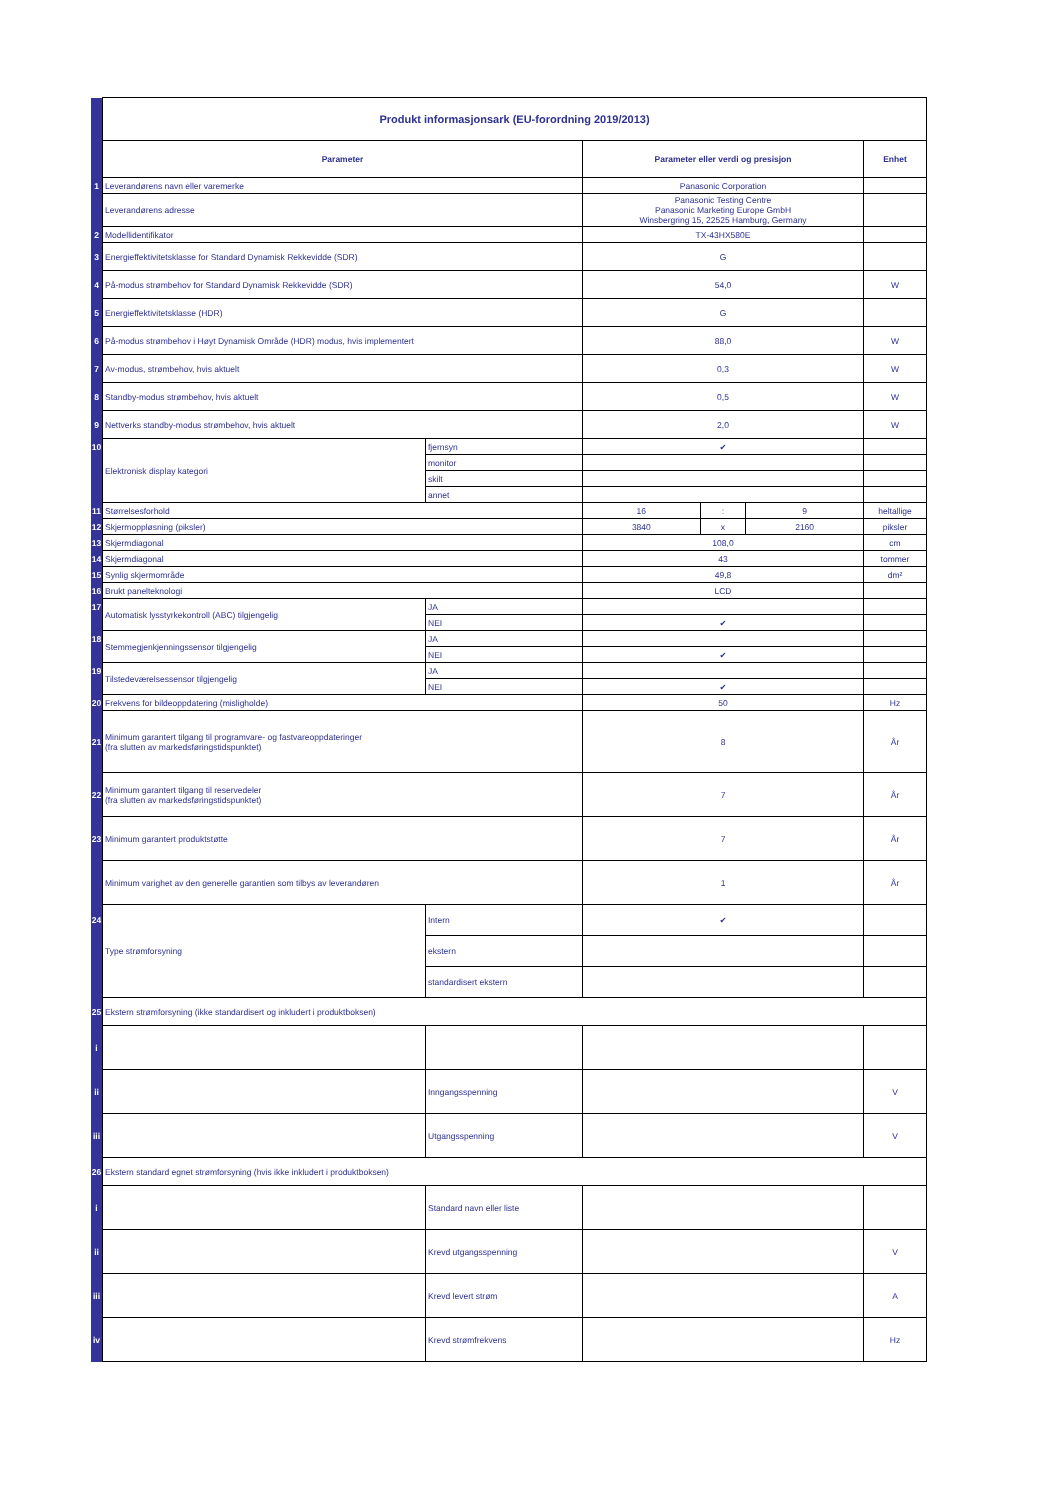| | Produkt informasjonsark (EU-forordning 2019/2013) | | | | | |
| | Parameter | | Parameter eller verdi og presisjon | | | Enhet |
| 1 | Leverandørens navn eller varemerke | | Panasonic Corporation | | | |
| | Leverandørens adresse | | Panasonic Testing Centre Panasonic Marketing Europe GmbH Winsbergring 15, 22525 Hamburg, Germany | | | |
| 2 | Modellidentifikator | | TX-43HX580E | | | |
| 3 | Energieffektivitetsklasse for Standard Dynamisk Rekkevidde (SDR) | | G | | | |
| 4 | På-modus strømbehov for Standard Dynamisk Rekkevidde (SDR) | | 54,0 | | | W |
| 5 | Energieffektivitetsklasse (HDR) | | G | | | |
| 6 | På-modus strømbehov i Høyt Dynamisk Område (HDR) modus, hvis implementert | | 88,0 | | | W |
| 7 | Av-modus, strømbehov, hvis aktuelt | | 0,3 | | | W |
| 8 | Standby-modus strømbehov, hvis aktuelt | | 0,5 | | | W |
| 9 | Nettverks standby-modus strømbehov, hvis aktuelt | | 2,0 | | | W |
| 10 | Elektronisk display kategori | fjernsyn | ✔ | | | |
| | | monitor | | | | |
| | | skilt | | | | |
| | | annet | | | | |
| 11 | Størrelsesforhold | | 16 | : | 9 | heltallige |
| 12 | Skjermoppløsning (piksler) | | 3840 | x | 2160 | piksler |
| 13 | Skjermdiagonal | | 108,0 | | | cm |
| 14 | Skjermdiagonal | | 43 | | | tommer |
| 15 | Synlig skjermområde | | 49,8 | | | dm² |
| 16 | Brukt panelteknologi | | LCD | | | |
| 17 | Automatisk lysstyrkekontroll (ABC) tilgjengelig | JA | | | | |
| | | NEI | ✔ | | | |
| 18 | Stemmegjenkjenningssensor tilgjengelig | JA | | | | |
| | | NEI | ✔ | | | |
| 19 | Tilstedeværelsessensor tilgjengelig | JA | | | | |
| | | NEI | ✔ | | | |
| 20 | Frekvens for bildeoppdatering (misligholde) | | 50 | | | Hz |
| 21 | Minimum garantert tilgang til programvare- og fastvareoppdateringer (fra slutten av markedsføringstidspunktet) | | 8 | | | År |
| 22 | Minimum garantert tilgang til reservedeler (fra slutten av markedsføringstidspunktet) | | 7 | | | År |
| 23 | Minimum garantert produktstøtte | | 7 | | | År |
| | Minimum varighet av den generelle garantien som tilbys av leverandøren | | 1 | | | År |
| 24 | Type strømforsyning | Intern | ✔ | | | |
| | | ekstern | | | | |
| | | standardisert ekstern | | | | |
| 25 | Ekstern strømforsyning (ikke standardisert og inkludert i produktboksen) | | | | | |
| i | | | | | | |
| ii | | Inngangsspenning | | | | V |
| iii | | Utgangsspenning | | | | V |
| 26 | Ekstern standard egnet strømforsyning (hvis ikke inkludert i produktboksen) | | | | | |
| i | | Standard navn eller liste | | | | |
| ii | | Krevd utgangsspenning | | | | V |
| iii | | Krevd levert strøm | | | | A |
| iv | | Krevd strømfrekvens | | | | Hz |